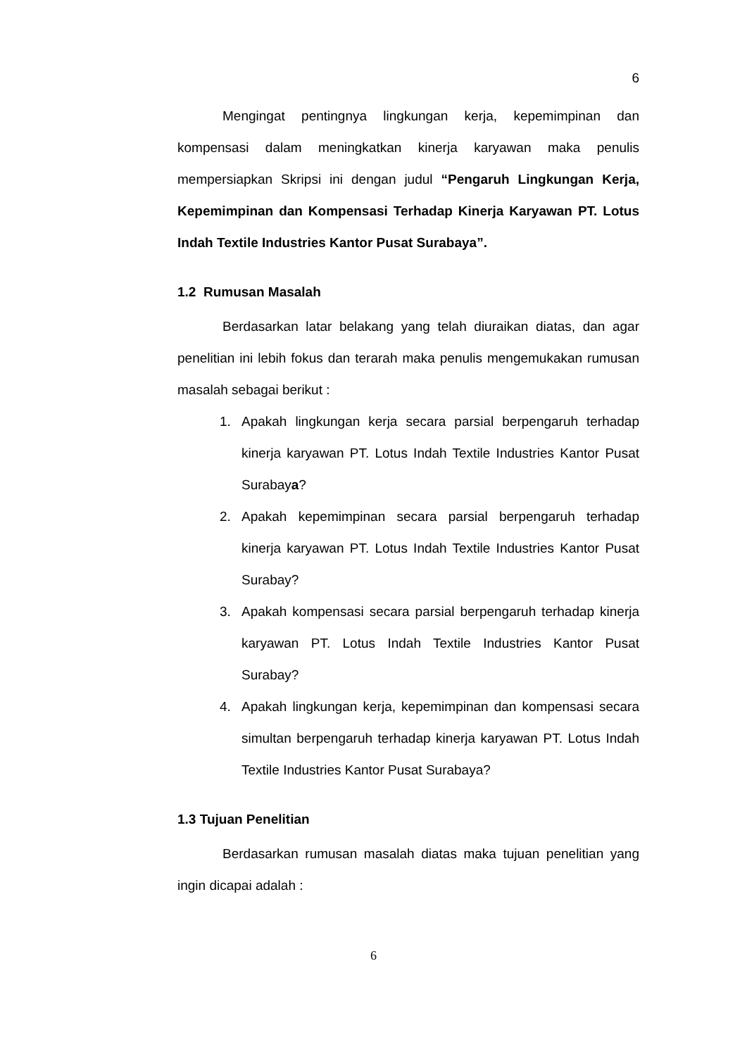6
Mengingat pentingnya lingkungan kerja, kepemimpinan dan kompensasi dalam meningkatkan kinerja karyawan maka penulis mempersiapkan Skripsi ini dengan judul “Pengaruh Lingkungan Kerja, Kepemimpinan dan Kompensasi Terhadap Kinerja Karyawan PT. Lotus Indah Textile Industries Kantor Pusat Surabaya”.
1.2 Rumusan Masalah
Berdasarkan latar belakang yang telah diuraikan diatas, dan agar penelitian ini lebih fokus dan terarah maka penulis mengemukakan rumusan masalah sebagai berikut :
1. Apakah lingkungan kerja secara parsial berpengaruh terhadap kinerja karyawan PT. Lotus Indah Textile Industries Kantor Pusat Surabaya?
2. Apakah kepemimpinan secara parsial berpengaruh terhadap kinerja karyawan PT. Lotus Indah Textile Industries Kantor Pusat Surabay?
3. Apakah kompensasi secara parsial berpengaruh terhadap kinerja karyawan PT. Lotus Indah Textile Industries Kantor Pusat Surabay?
4. Apakah lingkungan kerja, kepemimpinan dan kompensasi secara simultan berpengaruh terhadap kinerja karyawan PT. Lotus Indah Textile Industries Kantor Pusat Surabaya?
1.3 Tujuan Penelitian
Berdasarkan rumusan masalah diatas maka tujuan penelitian yang ingin dicapai adalah :
6